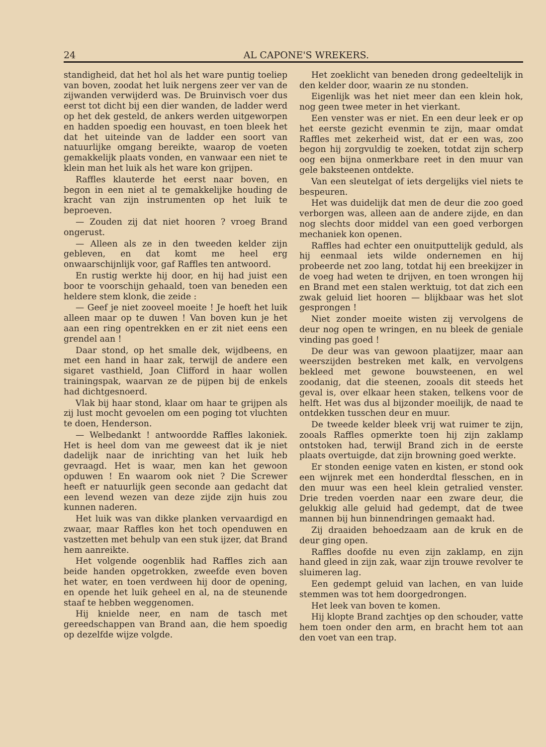24 AL CAPONE'S WREKERS.
standigheid, dat het hol als het ware puntig toeliep van boven, zoodat het luik nergens zeer ver van de zijwanden verwijderd was. De Bruinvisch voer dus eerst tot dicht bij een dier wanden, de ladder werd op het dek gesteld, de ankers werden uitgeworpen en hadden spoedig een houvast, en toen bleek het dat het uiteinde van de ladder een soort van natuurlijke omgang bereikte, waarop de voeten gemakkelijk plaats vonden, en vanwaar een niet te klein man het luik als het ware kon grijpen.
Raffles klauterde het eerst naar boven, en begon in een niet al te gemakkelijke houding de kracht van zijn instrumenten op het luik te beproeven.
— Zouden zij dat niet hooren ? vroeg Brand ongerust.
— Alleen als ze in den tweeden kelder zijn gebleven, en dat komt me heel erg onwaarschijnlijk voor, gaf Raffles ten antwoord.
En rustig werkte hij door, en hij had juist een boor te voorschijn gehaald, toen van beneden een heldere stem klonk, die zeide :
— Geef je niet zooveel moeite ! Je hoeft het luik alleen maar op te duwen ! Van boven kun je het aan een ring opentrekken en er zit niet eens een grendel aan !
Daar stond, op het smalle dek, wijdbeens, en met een hand in haar zak, terwijl de andere een sigaret vasthield, Joan Clifford in haar wollen trainingspak, waarvan ze de pijpen bij de enkels had dichtgesnoerd.
Vlak bij haar stond, klaar om haar te grijpen als zij lust mocht gevoelen om een poging tot vluchten te doen, Henderson.
— Welbedankt ! antwoordde Raffles lakoniek. Het is heel dom van me geweest dat ik je niet dadelijk naar de inrichting van het luik heb gevraagd. Het is waar, men kan het gewoon opduwen ! En waarom ook niet ? Die Screwer heeft er natuurlijk geen seconde aan gedacht dat een levend wezen van deze zijde zijn huis zou kunnen naderen.
Het luik was van dikke planken vervaardigd en zwaar, maar Raffles kon het toch openduwen en vastzetten met behulp van een stuk ijzer, dat Brand hem aanreikte.
Het volgende oogenblik had Raffles zich aan beide handen opgetrokken, zweefde even boven het water, en toen verdween hij door de opening, en opende het luik geheel en al, na de steunende staaf te hebben weggenomen.
Hij knielde neer, en nam de tasch met gereedschappen van Brand aan, die hem spoedig op dezelfde wijze volgde.
Het zoeklicht van beneden drong gedeeltelijk in den kelder door, waarin ze nu stonden.
Eigenlijk was het niet meer dan een klein hok, nog geen twee meter in het vierkant.
Een venster was er niet. En een deur leek er op het eerste gezicht evenmin te zijn, maar omdat Raffles met zekerheid wist, dat er een was, zoo begon hij zorgvuldig te zoeken, totdat zijn scherp oog een bijna onmerkbare reet in den muur van gele baksteenen ontdekte.
Van een sleutelgat of iets dergelijks viel niets te bespeuren.
Het was duidelijk dat men de deur die zoo goed verborgen was, alleen aan de andere zijde, en dan nog slechts door middel van een goed verborgen mechaniek kon openen.
Raffles had echter een onuitputtelijk geduld, als hij eenmaal iets wilde ondernemen en hij probeerde net zoo lang, totdat hij een breekijzer in de voeg had weten te drijven, en toen wrongen hij en Brand met een stalen werktuig, tot dat zich een zwak geluid liet hooren — blijkbaar was het slot gesprongen !
Niet zonder moeite wisten zij vervolgens de deur nog open te wringen, en nu bleek de geniale vinding pas goed !
De deur was van gewoon plaatijzer, maar aan weerszijden bestreken met kalk, en vervolgens bekleed met gewone bouwsteenen, en wel zoodanig, dat die steenen, zooals dit steeds het geval is, over elkaar heen staken, telkens voor de helft. Het was dus al bijzonder moeilijk, de naad te ontdekken tusschen deur en muur.
De tweede kelder bleek vrij wat ruimer te zijn, zooals Raffles opmerkte toen hij zijn zaklamp ontstoken had, terwijl Brand zich in de eerste plaats overtuigde, dat zijn browning goed werkte.
Er stonden eenige vaten en kisten, er stond ook een wijnrek met een honderdtal flesschen, en in den muur was een heel klein getralied venster. Drie treden voerden naar een zware deur, die gelukkig alle geluid had gedempt, dat de twee mannen bij hun binnendringen gemaakt had.
Zij draaiden behoedzaam aan de kruk en de deur ging open.
Raffles doofde nu even zijn zaklamp, en zijn hand gleed in zijn zak, waar zijn trouwe revolver te sluimeren lag.
Een gedempt geluid van lachen, en van luide stemmen was tot hem doorgedrongen.
Het leek van boven te komen.
Hij klopte Brand zachtjes op den schouder, vatte hem toen onder den arm, en bracht hem tot aan den voet van een trap.